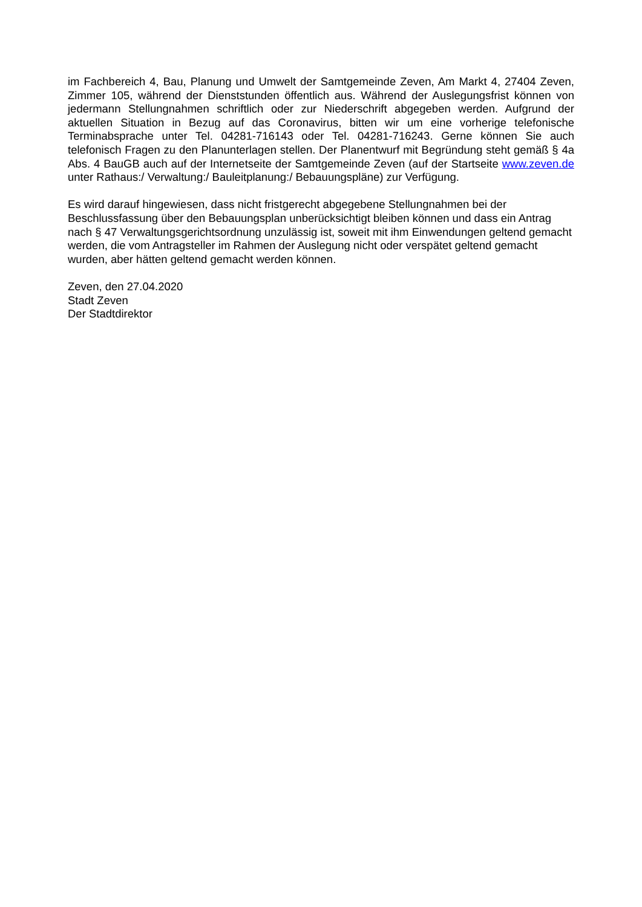im Fachbereich 4, Bau, Planung und Umwelt der Samtgemeinde Zeven, Am Markt 4, 27404 Zeven, Zimmer 105, während der Dienststunden öffentlich aus. Während der Auslegungsfrist können von jedermann Stellungnahmen schriftlich oder zur Niederschrift abgegeben werden. Aufgrund der aktuellen Situation in Bezug auf das Coronavirus, bitten wir um eine vorherige telefonische Terminabsprache unter Tel. 04281-716143 oder Tel. 04281-716243. Gerne können Sie auch telefonisch Fragen zu den Planunterlagen stellen. Der Planentwurf mit Begründung steht gemäß § 4a Abs. 4 BauGB auch auf der Internetseite der Samtgemeinde Zeven (auf der Startseite www.zeven.de unter Rathaus:/ Verwaltung:/ Bauleitplanung:/ Bebauungspläne) zur Verfügung.
Es wird darauf hingewiesen, dass nicht fristgerecht abgegebene Stellungnahmen bei der Beschlussfassung über den Bebauungsplan unberücksichtigt bleiben können und dass ein Antrag nach § 47 Verwaltungsgerichtsordnung unzulässig ist, soweit mit ihm Einwendungen geltend gemacht werden, die vom Antragsteller im Rahmen der Auslegung nicht oder verspätet geltend gemacht wurden, aber hätten geltend gemacht werden können.
Zeven, den 27.04.2020
Stadt Zeven
Der Stadtdirektor